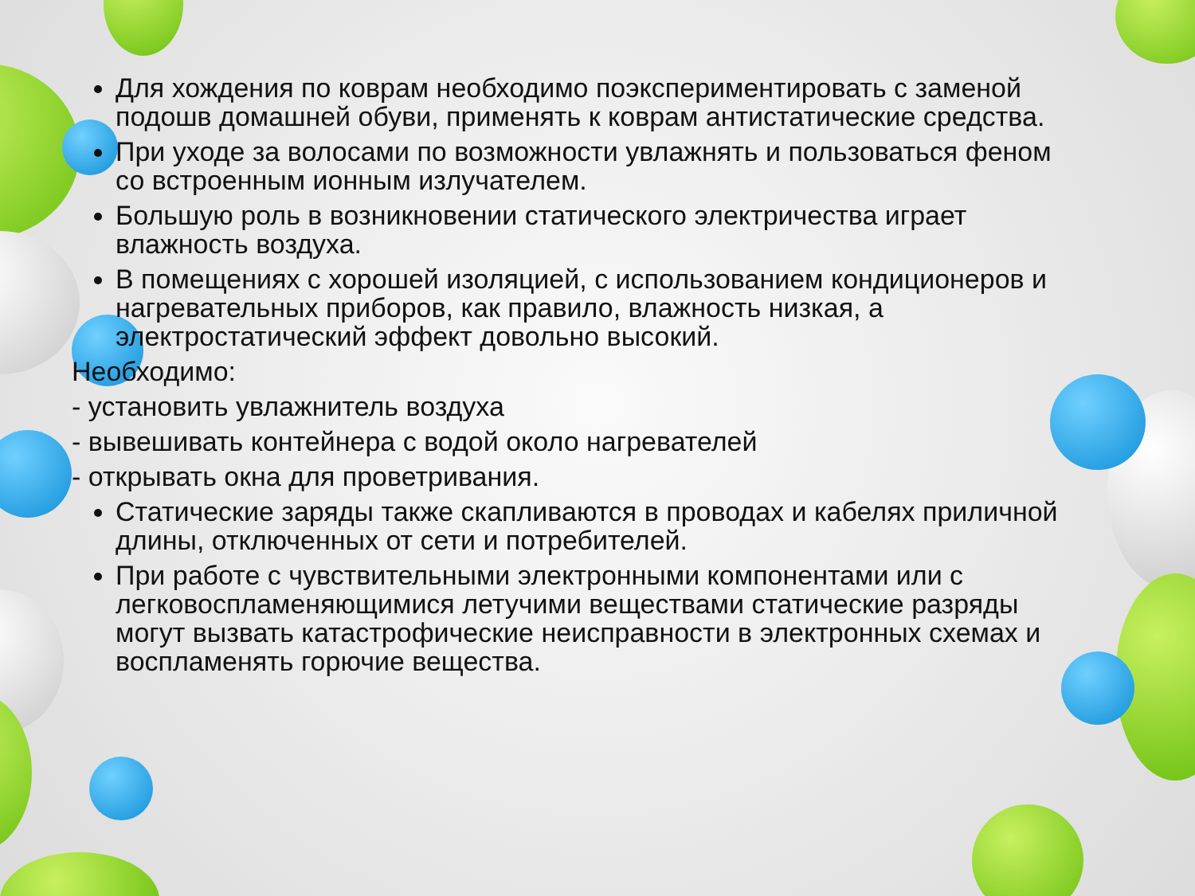Для хождения по коврам необходимо поэкспериментировать с заменой подошв домашней обуви, применять к коврам антистатические средства.
При уходе за волосами по возможности увлажнять и пользоваться феном со встроенным ионным излучателем.
Большую роль в возникновении статического электричества играет влажность воздуха.
В помещениях с хорошей изоляцией, с использованием кондиционеров и нагревательных приборов, как правило, влажность низкая, а электростатический эффект довольно высокий.
Необходимо:
- установить увлажнитель воздуха
- вывешивать контейнера с водой около нагревателей
- открывать окна для проветривания.
Статические заряды также скапливаются в проводах и кабелях приличной длины, отключенных от сети и потребителей.
При работе с чувствительными электронными компонентами или с легковоспламеняющимися летучими веществами статические разряды могут вызвать катастрофические неисправности в электронных схемах и воспламенять горючие вещества.